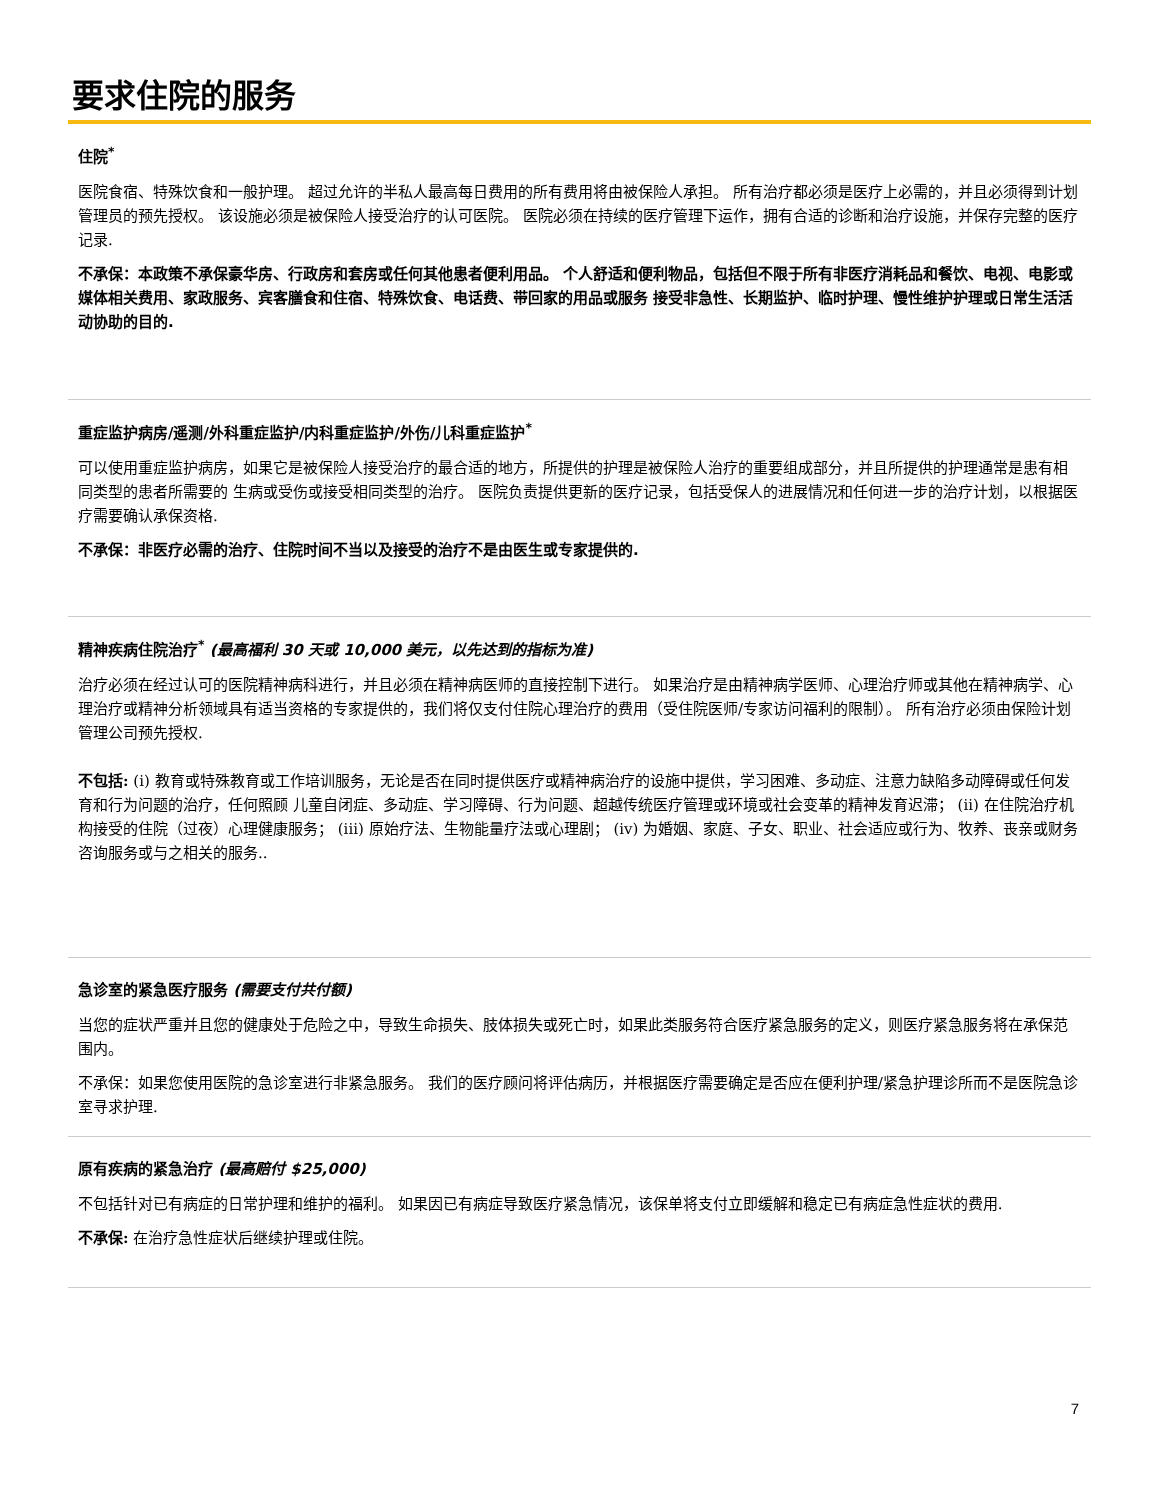要求住院的服务
住院<sup>*</sup>
医院食宿、特殊饮食和一般护理。 超过允许的半私人最高每日费用的所有费用将由被保险人承担。 所有治疗都必须是医疗上必需的，并且必须得到计划管理员的预先授权。 该设施必须是被保险人接受治疗的认可医院。 医院必须在持续的医疗管理下运作，拥有合适的诊断和治疗设施，并保存完整的医疗记录.
不承保：本政策不承保豪华房、行政房和套房或任何其他患者便利用品。 个人舒适和便利物品，包括但不限于所有非医疗消耗品和餐饮、电视、电影或媒体相关费用、家政服务、宾客膳食和住宿、特殊饮食、电话费、带回家的用品或服务 接受非急性、长期监护、临时护理、慢性维护护理或日常生活活动协助的目的.
重症监护病房/遥测/外科重症监护/内科重症监护/外伤/儿科重症监护<sup>*</sup>
可以使用重症监护病房，如果它是被保险人接受治疗的最合适的地方，所提供的护理是被保险人治疗的重要组成部分，并且所提供的护理通常是患有相同类型的患者所需要的 生病或受伤或接受相同类型的治疗。 医院负责提供更新的医疗记录，包括受保人的进展情况和任何进一步的治疗计划，以根据医疗需要确认承保资格.
不承保：非医疗必需的治疗、住院时间不当以及接受的治疗不是由医生或专家提供的.
精神疾病住院治疗<sup>*</sup> (最高福利 30 天或 10,000 美元，以先达到的指标为准)
治疗必须在经过认可的医院精神病科进行，并且必须在精神病医师的直接控制下进行。 如果治疗是由精神病学医师、心理治疗师或其他在精神病学、心理治疗或精神分析领域具有适当资格的专家提供的，我们将仅支付住院心理治疗的费用（受住院医师/专家访问福利的限制）。 所有治疗必须由保险计划管理公司预先授权.
不包括: (i) 教育或特殊教育或工作培训服务，无论是否在同时提供医疗或精神病治疗的设施中提供，学习困难、多动症、注意力缺陷多动障碍或任何发育和行为问题的治疗，任何照顾 儿童自闭症、多动症、学习障碍、行为问题、超越传统医疗管理或环境或社会变革的精神发育迟滞； (ii) 在住院治疗机构接受的住院（过夜）心理健康服务； (iii) 原始疗法、生物能量疗法或心理剧； (iv) 为婚姻、家庭、子女、职业、社会适应或行为、牧养、丧亲或财务咨询服务或与之相关的服务..
急诊室的紧急医疗服务 (需要支付共付额)
当您的症状严重并且您的健康处于危险之中，导致生命损失、肢体损失或死亡时，如果此类服务符合医疗紧急服务的定义，则医疗紧急服务将在承保范围内。
不承保：如果您使用医院的急诊室进行非紧急服务。 我们的医疗顾问将评估病历，并根据医疗需要确定是否应在便利护理/紧急护理诊所而不是医院急诊室寻求护理.
原有疾病的紧急治疗 (最高赔付 $25,000)
不包括针对已有病症的日常护理和维护的福利。 如果因已有病症导致医疗紧急情况，该保单将支付立即缓解和稳定已有病症急性症状的费用.
不承保: 在治疗急性症状后继续护理或住院。
7